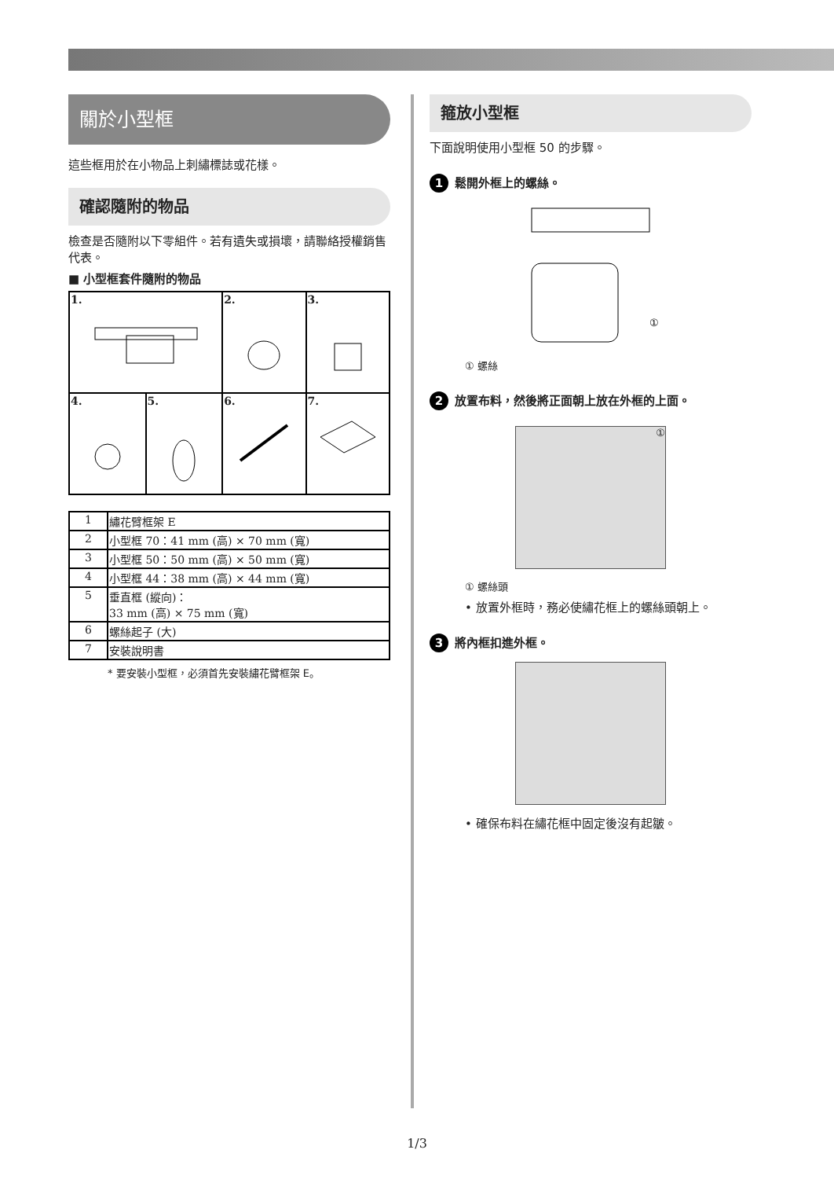關於小型框
這些框用於在小物品上刺繡標誌或花樣。
確認隨附的物品
檢查是否隨附以下零組件。若有遺失或損壞，請聯絡授權銷售代表。
■ 小型框套件隨附的物品
| 1. | | 2. | 3. |
| 4. | 5. | 6. | 7. |
| 1 | 繡花臂框架 E |
| 2 | 小型框 70：41 mm (高) × 70 mm (寬) |
| 3 | 小型框 50：50 mm (高) × 50 mm (寬) |
| 4 | 小型框 44：38 mm (高) × 44 mm (寬) |
| 5 | 垂直框 (縱向)： 33 mm (高) × 75 mm (寬) |
| 6 | 螺絲起子 (大) |
| 7 | 安裝說明書 |
* 要安裝小型框，必須首先安裝繡花臂框架 E。
箍放小型框
下面說明使用小型框 50 的步驟。
1
鬆開外框上的螺絲。
①
① 螺絲
2
放置布料，然後將正面朝上放在外框的上面。
①
① 螺絲頭
• 放置外框時，務必使繡花框上的螺絲頭朝上。
3
將內框扣進外框。
• 確保布料在繡花框中固定後沒有起皺。
1/3